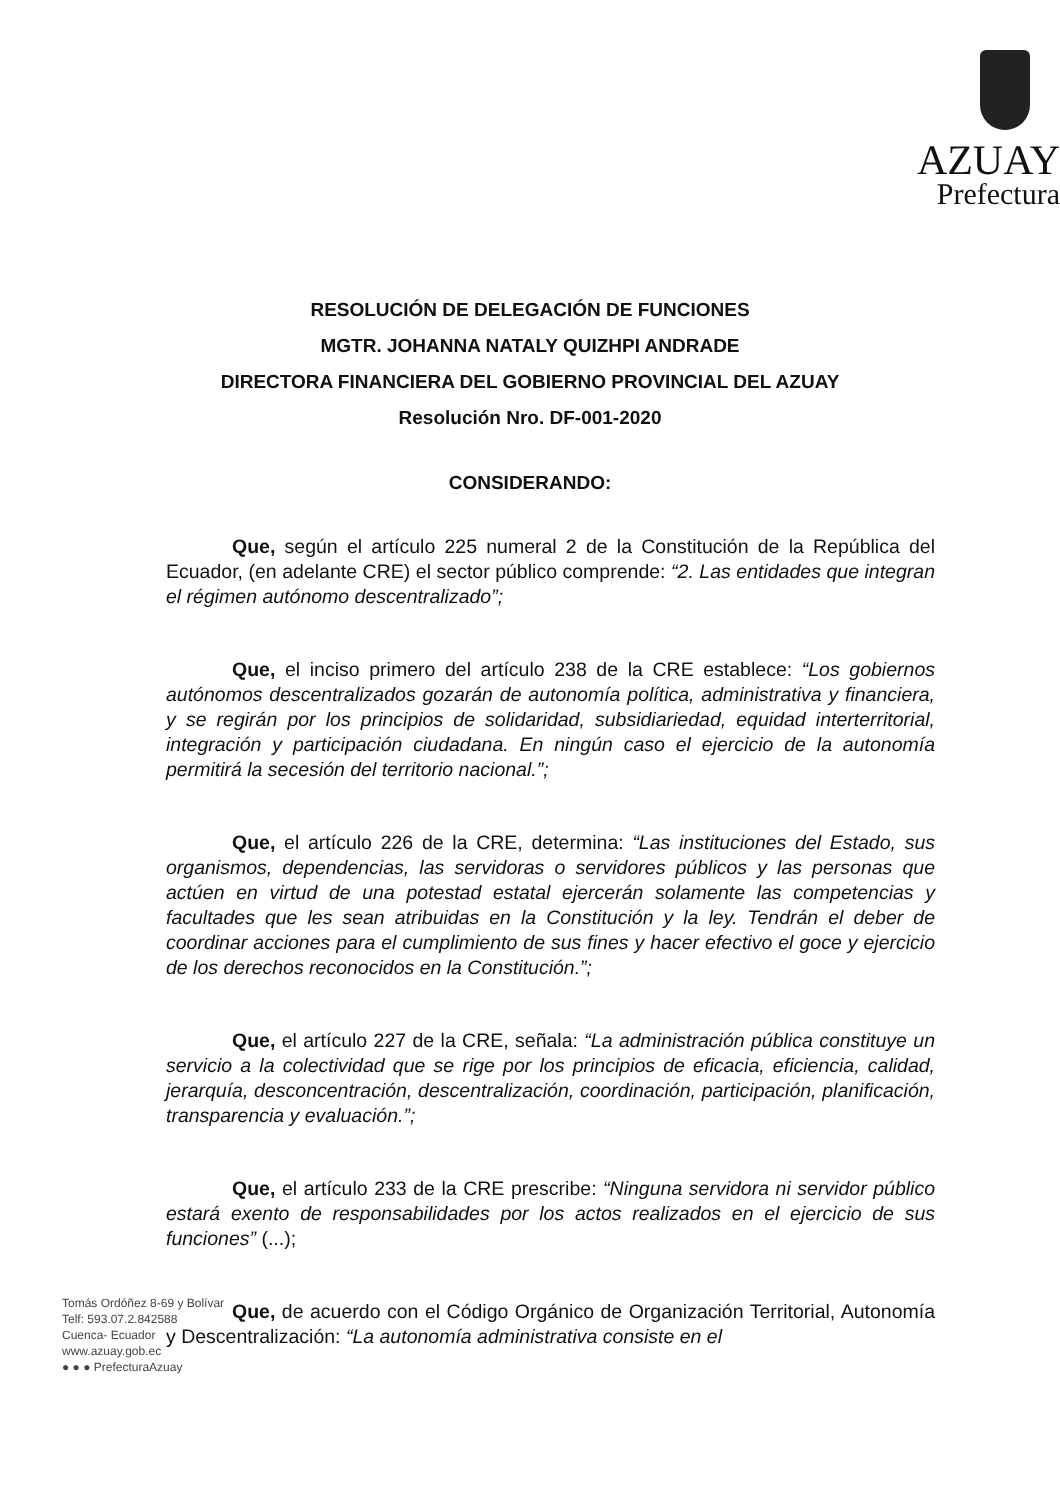AZUAY
Prefectura
RESOLUCIÓN DE DELEGACIÓN DE FUNCIONES
MGTR. JOHANNA NATALY QUIZHPI ANDRADE
DIRECTORA FINANCIERA DEL GOBIERNO PROVINCIAL DEL AZUAY
Resolución Nro. DF-001-2020
CONSIDERANDO:
Que, según el artículo 225 numeral 2 de la Constitución de la República del Ecuador, (en adelante CRE) el sector público comprende: “2. Las entidades que integran el régimen autónomo descentralizado”;
Que, el inciso primero del artículo 238 de la CRE establece: “Los gobiernos autónomos descentralizados gozarán de autonomía política, administrativa y financiera, y se regirán por los principios de solidaridad, subsidiariedad, equidad interterritorial, integración y participación ciudadana. En ningún caso el ejercicio de la autonomía permitirá la secesión del territorio nacional.”;
Que, el artículo 226 de la CRE, determina: “Las instituciones del Estado, sus organismos, dependencias, las servidoras o servidores públicos y las personas que actúen en virtud de una potestad estatal ejercerán solamente las competencias y facultades que les sean atribuidas en la Constitución y la ley. Tendrán el deber de coordinar acciones para el cumplimiento de sus fines y hacer efectivo el goce y ejercicio de los derechos reconocidos en la Constitución.”;
Que, el artículo 227 de la CRE, señala: “La administración pública constituye un servicio a la colectividad que se rige por los principios de eficacia, eficiencia, calidad, jerarquía, desconcentración, descentralización, coordinación, participación, planificación, transparencia y evaluación.”;
Que, el artículo 233 de la CRE prescribe: “Ninguna servidora ni servidor público estará exento de responsabilidades por los actos realizados en el ejercicio de sus funciones” (...);
Que, de acuerdo con el Código Orgánico de Organización Territorial, Autonomía y Descentralización: “La autonomía administrativa consiste en el
Tomás Ordóñez 8-69 y Bolívar
Telf: 593.07.2.842588
Cuenca- Ecuador
www.azuay.gob.ec
● ● ● PrefecturaAzuay